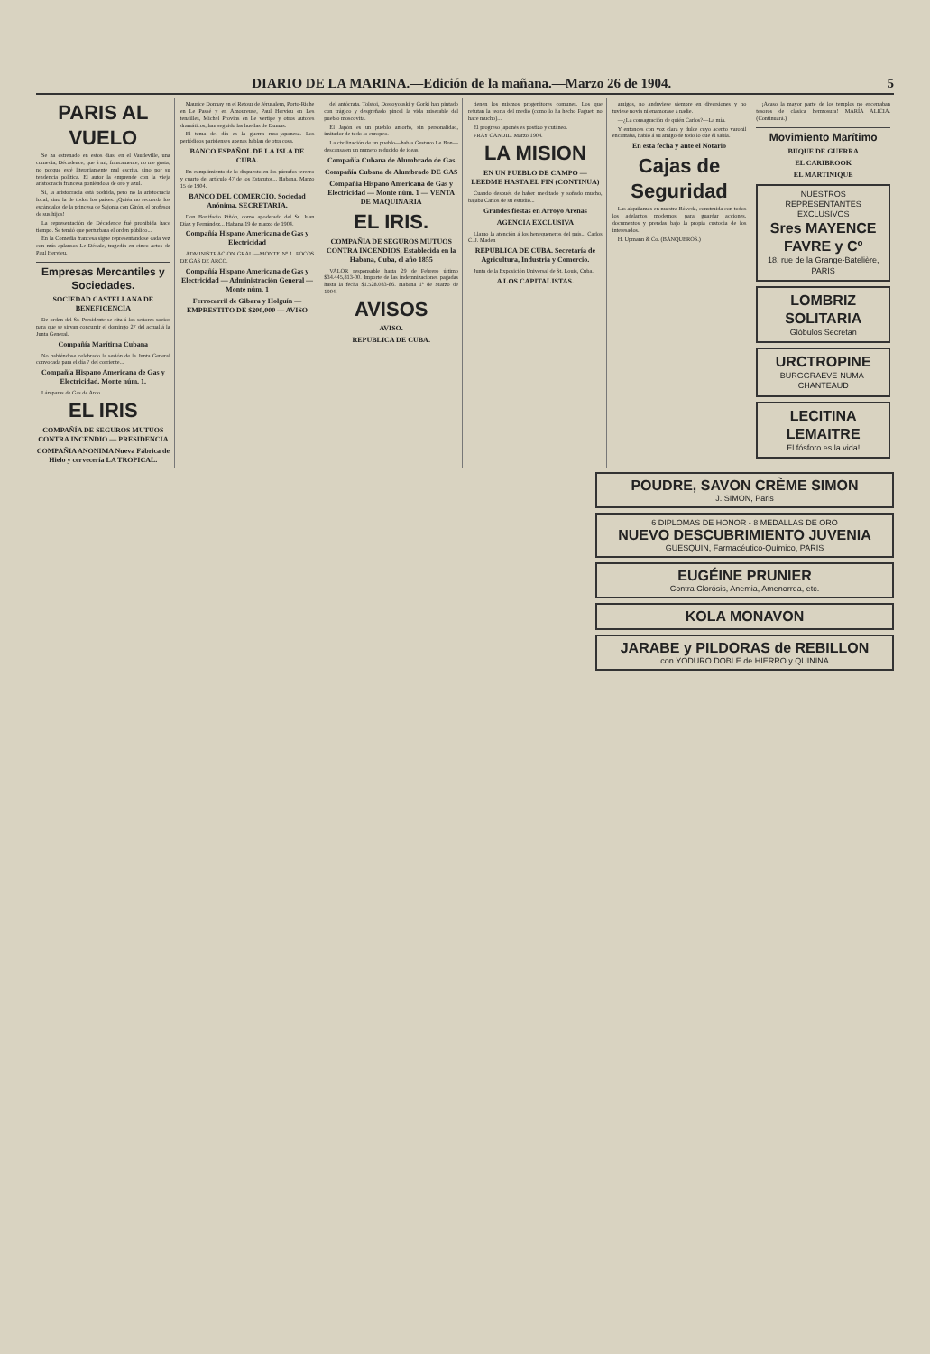DIARIO DE LA MARINA.—Edición de la mañana.—Marzo 26 de 1904. 5
PARIS AL VUELO
Se ha estrenado en estos días, en el Vaudeville, una comedia, Décadence, que á mí, francamente, no me gusta; no porque esté literariamente mal escrita, sino por su tendencia política. El autor la emprende con la vieja aristocracia francesa poniéndola de oro y azul.
Si, la aristocracia está podrida, pero no la aristocracia local, sino la de todos los países. ¡Quién no recuerda los escándalos de la princesa de Sajonia con Girón, el profesor de sus hijos!
La representación de Décadence fué prohibida hace tiempo. Se temió que perturbara el orden público...
En la Comedia francesa sigue representándose cada vez con más aplausos Le Dédale, tragedia en cinco actos de Paul Hervieu.
Empresas Mercantiles y Sociedades.
SOCIEDAD CASTELLANA DE BENEFICENCIA
De orden del Sr. Presidente se cita á los señores socios para que se sirvan concurrir el domingo 27 del actual á la Junta General.
Compañía Marítima Cubana
No habiéndose celebrado la sesión de la Junta General convocada para el día 7 del corriente...
Compañía Hispano Americana de Gas y Electricidad. Monte núm. 1.
Lámparas de Gas de Arco.
EL IRIS
COMPAÑÍA DE SEGUROS MUTUOS CONTRA INCENDIO — PRESIDENCIA
COMPAÑIA ANONIMA Nueva Fábrica de Hielo y cervecería LA TROPICAL.
Maurice Donnay en el Retour de Jérusalem, Porto-Riche en Le Passé y en Amoureuse, Paul Hervieu en Les tenailles, Michel Provins en Le vertige y otros autores dramáticos, han seguido las huellas de Dumas.
El tema del día es la guerra ruso-japonesa. Los periódicos parisienses apenas hablan de otra cosa.
BANCO ESPAÑOL DE LA ISLA DE CUBA.
En cumplimiento de lo dispuesto en los párrafos tercero y cuarto del artículo 47 de los Estatutos... Habana, Marzo 15 de 1904.
BANCO DEL COMERCIO. Sociedad Anónima. SECRETARIA.
Don Bonifacio Piñón, como apoderado del Sr. Juan Díaz y Fernández... Habana 19 de marzo de 1904.
Compañía Hispano Americana de Gas y Electricidad
ADMINISTRACION GRAL.—MONTE Nº 1. FOCOS DE GAS DE ARCO.
Compañía Hispano Americana de Gas y Electricidad — Administración General — Monte núm. 1
Ferrocarril de Gibara y Holguín — EMPRESTITO DE $200,000 — AVISO
del antócrata. Tolstoi, Dostoyouski y Gorki han pintado con trágico y desgreñado pincel la vida miserable del pueblo moscovita.
El Japón es un pueblo amorfo, sin personalidad, imitador de todo lo europeo.
La civilización de un pueblo—habla Gustavo Le Bon—descansa en un número reducido de ideas.
Compañía Cubana de Alumbrado de Gas
Compañía Cubana de Alumbrado DE GAS
Compañía Hispano Americana de Gas y Electricidad — Monte núm. 1 — VENTA DE MAQUINARIA
EL IRIS.
COMPAÑIA DE SEGUROS MUTUOS CONTRA INCENDIOS, Establecida en la Habana, Cuba, el año 1855
VALOR responsable hasta 29 de Febrero último $34.445,813-00. Importe de las indemnizaciones pagadas hasta la fecha $1.528.083-86. Habana 1º de Marzo de 1904.
AVISOS
AVISO.
REPUBLICA DE CUBA.
tienen los mismos progenitores comunes. Los que refutan la teoría del medio (como lo ha hecho Faguet, no hace mucho)...
El progreso japonés es postizo y cutáneo.
FRAY CANDIL. Marzo 1904.
LA MISION
EN UN PUEBLO DE CAMPO — LEEDME HASTA EL FIN (CONTINUA)
Cuando después de haber meditado y soñado mucho, bajaba Carlos de su estudio...
Grandes fiestas en Arroyo Arenas
AGENCIA EXCLUSIVA
Llamo la atención á los henequeneros del país... Carlos C. J. Maden
REPUBLICA DE CUBA. Secretaría de Agricultura, Industria y Comercio.
Junta de la Exposición Universal de St. Louis, Cuba.
A LOS CAPITALISTAS.
amigos, no anduviese siempre en diversiones y no tuviese novia ni enamorase á nadie.
—¿La consagración de quién Carlos?—La mía.
Y entonces con voz clara y dulce cuyo acento varonil encantaba, habló á su amigo de todo lo que él sabía.
En esta fecha y ante el Notario
Cajas de Seguridad
Las alquilamos en nuestra Bóveda, construida con todos los adelantos modernos, para guardar acciones, documentos y prendas bajo la propia custodia de los interesados.
H. Upmann & Co. (BANQUEROS.)
¡Acaso la mayor parte de los templos no encerraban tesoros de clásica hermosura! MARÍA ALICIA. (Continuará.)
Movimiento Marítimo
BUQUE DE GUERRA
EL CARIBROOK
EL MARTINIQUE
NUESTROS REPRESENTANTES EXCLUSIVOS
Sres MAYENCE FAVRE y Cº
18, rue de la Grange-Batelière, PARIS
LOMBRIZ SOLITARIA
Glóbulos Secretan
URCTROPINE
BURGGRAEVE-NUMA-CHANTEAUD
LECITINA LEMAITRE
El fósforo es la vida!
POUDRE, SAVON CRÈME SIMON
J. SIMON, Paris
6 DIPLOMAS DE HONOR - 8 MEDALLAS DE ORO
NUEVO DESCUBRIMIENTO JUVENIA
GUESQUIN, Farmacéutico-Químico, PARIS
EUGÉINE PRUNIER
Contra Clorósis, Anemia, Amenorrea, etc.
KOLA MONAVON
JARABE y PILDORAS de REBILLON
con YODURO DOBLE de HIERRO y QUININA